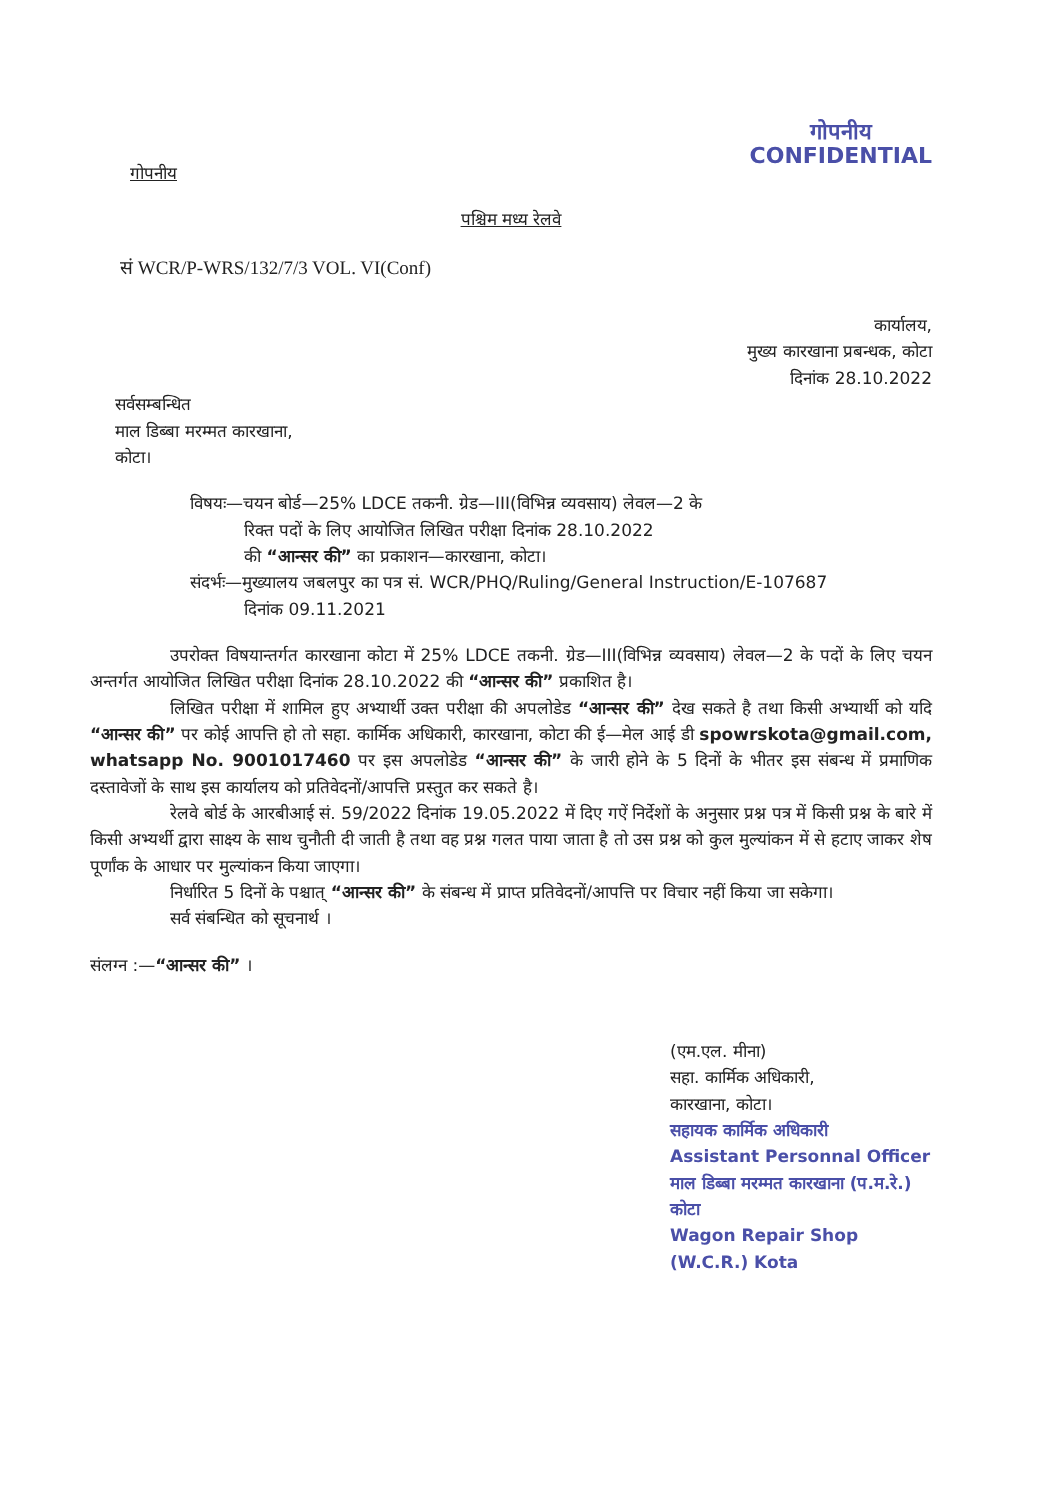गोपनीय
गोपनीय
CONFIDENTIAL
पश्चिम मध्य रेलवे
सं WCR/P-WRS/132/7/3 VOL. VI(Conf)
कार्यालय,
मुख्य कारखाना प्रबन्धक, कोटा
दिनांक 28.10.2022
सर्वसम्बन्धित
माल डिब्बा मरम्मत कारखाना,
कोटा।
विषयः—चयन बोर्ड—25% LDCE तकनी. ग्रेड—III(विभिन्न व्यवसाय) लेवल—2 के
रिक्त पदों के लिए आयोजित लिखित परीक्षा दिनांक 28.10.2022
की “आन्सर की” का प्रकाशन—कारखाना, कोटा।
संदर्भः—मुख्यालय जबलपुर का पत्र सं. WCR/PHQ/Ruling/General Instruction/E-107687
दिनांक 09.11.2021
उपरोक्त विषयान्तर्गत कारखाना कोटा में 25% LDCE तकनी. ग्रेड—III(विभिन्न व्यवसाय) लेवल—2 के पदों के लिए चयन अन्तर्गत आयोजित लिखित परीक्षा दिनांक 28.10.2022 की “आन्सर की” प्रकाशित है।
लिखित परीक्षा में शामिल हुए अभ्यार्थी उक्त परीक्षा की अपलोडेड “आन्सर की” देख सकते है तथा किसी अभ्यार्थी को यदि “आन्सर की” पर कोई आपत्ति हो तो सहा. कार्मिक अधिकारी, कारखाना, कोटा की ई—मेल आई डी spowrskota@gmail.com, whatsapp No. 9001017460 पर इस अपलोडेड “आन्सर की” के जारी होने के 5 दिनों के भीतर इस संबन्ध में प्रमाणिक दस्तावेजों के साथ इस कार्यालय को प्रतिवेदनों/आपत्ति प्रस्तुत कर सकते है।
रेलवे बोर्ड के आरबीआई सं. 59/2022 दिनांक 19.05.2022 में दिए गऐं निर्देशों के अनुसार प्रश्न पत्र में किसी प्रश्न के बारे में किसी अभ्यर्थी द्वारा साक्ष्य के साथ चुनौती दी जाती है तथा वह प्रश्न गलत पाया जाता है तो उस प्रश्न को कुल मुल्यांकन में से हटाए जाकर शेष पूर्णांक के आधार पर मुल्यांकन किया जाएगा।
निर्धारित 5 दिनों के पश्चात् “आन्सर की” के संबन्ध में प्राप्त प्रतिवेदनों/आपत्ति पर विचार नहीं किया जा सकेगा।
सर्व संबन्धित को सूचनार्थ ।
संलग्न :—“आन्सर की” ।
(एम.एल. मीना)
सहा. कार्मिक अधिकारी,
कारखाना, कोटा।
सहायक कार्मिक अधिकारी
Assistant Personnal Officer
माल डिब्बा मरम्मत कारखाना (प.म.रे.) कोटा
Wagon Repair Shop (W.C.R.) Kota